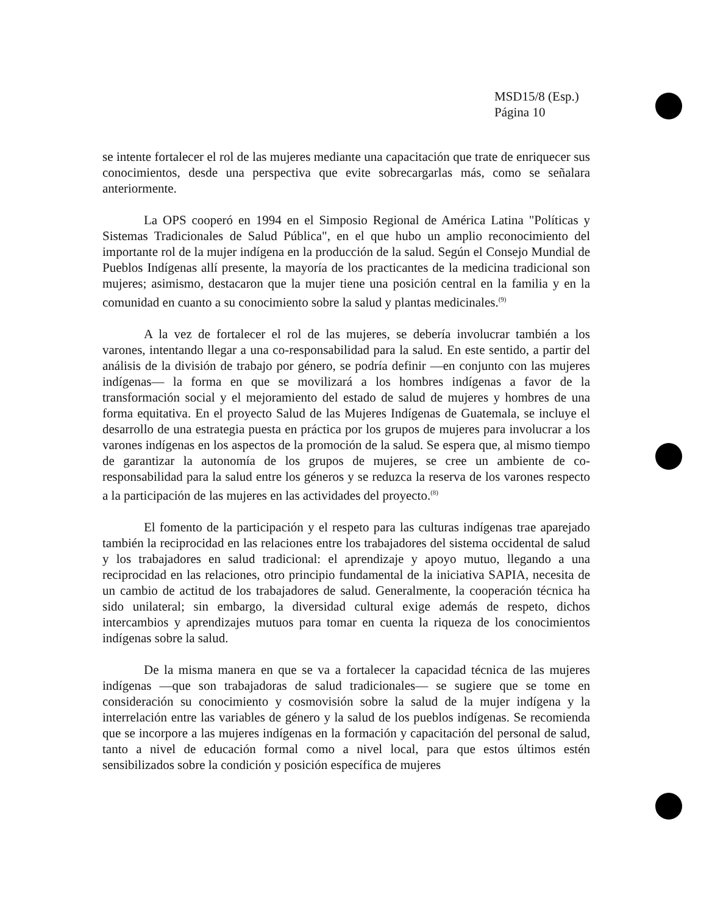MSD15/8 (Esp.)
Página 10
se intente fortalecer el rol de las mujeres mediante una capacitación que trate de enriquecer sus conocimientos, desde una perspectiva que evite sobrecargarlas más, como se señalara anteriormente.
La OPS cooperó en 1994 en el Simposio Regional de América Latina "Políticas y Sistemas Tradicionales de Salud Pública", en el que hubo un amplio reconocimiento del importante rol de la mujer indígena en la producción de la salud. Según el Consejo Mundial de Pueblos Indígenas allí presente, la mayoría de los practicantes de la medicina tradicional son mujeres; asimismo, destacaron que la mujer tiene una posición central en la familia y en la comunidad en cuanto a su conocimiento sobre la salud y plantas medicinales.<sup>(9)</sup>
A la vez de fortalecer el rol de las mujeres, se debería involucrar también a los varones, intentando llegar a una co-responsabilidad para la salud. En este sentido, a partir del análisis de la división de trabajo por género, se podría definir —en conjunto con las mujeres indígenas— la forma en que se movilizará a los hombres indígenas a favor de la transformación social y el mejoramiento del estado de salud de mujeres y hombres de una forma equitativa. En el proyecto Salud de las Mujeres Indígenas de Guatemala, se incluye el desarrollo de una estrategia puesta en práctica por los grupos de mujeres para involucrar a los varones indígenas en los aspectos de la promoción de la salud. Se espera que, al mismo tiempo de garantizar la autonomía de los grupos de mujeres, se cree un ambiente de co-responsabilidad para la salud entre los géneros y se reduzca la reserva de los varones respecto a la participación de las mujeres en las actividades del proyecto.<sup>(8)</sup>
El fomento de la participación y el respeto para las culturas indígenas trae aparejado también la reciprocidad en las relaciones entre los trabajadores del sistema occidental de salud y los trabajadores en salud tradicional: el aprendizaje y apoyo mutuo, llegando a una reciprocidad en las relaciones, otro principio fundamental de la iniciativa SAPIA, necesita de un cambio de actitud de los trabajadores de salud. Generalmente, la cooperación técnica ha sido unilateral; sin embargo, la diversidad cultural exige además de respeto, dichos intercambios y aprendizajes mutuos para tomar en cuenta la riqueza de los conocimientos indígenas sobre la salud.
De la misma manera en que se va a fortalecer la capacidad técnica de las mujeres indígenas —que son trabajadoras de salud tradicionales— se sugiere que se tome en consideración su conocimiento y cosmovisión sobre la salud de la mujer indígena y la interrelación entre las variables de género y la salud de los pueblos indígenas. Se recomienda que se incorpore a las mujeres indígenas en la formación y capacitación del personal de salud, tanto a nivel de educación formal como a nivel local, para que estos últimos estén sensibilizados sobre la condición y posición específica de mujeres